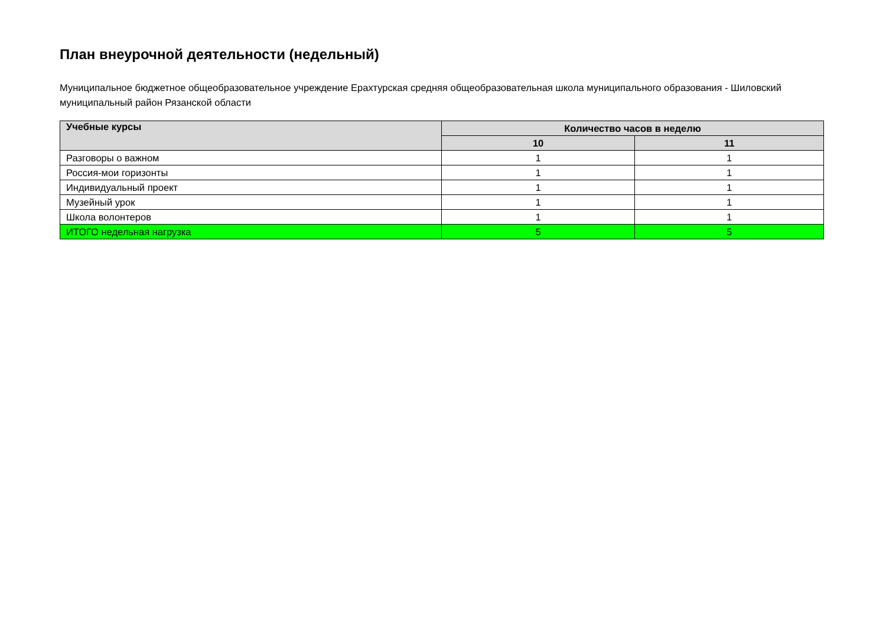План внеурочной деятельности (недельный)
Муниципальное бюджетное общеобразовательное учреждение Ерахтурская средняя общеобразовательная школа муниципального образования - Шиловский муниципальный район Рязанской области
| Учебные курсы | Количество часов в неделю | |
| --- | --- | --- |
| | 10 | 11 |
| Разговоры о важном | 1 | 1 |
| Россия-мои горизонты | 1 | 1 |
| Индивидуальный проект | 1 | 1 |
| Музейный урок | 1 | 1 |
| Школа волонтеров | 1 | 1 |
| ИТОГО недельная нагрузка | 5 | 5 |